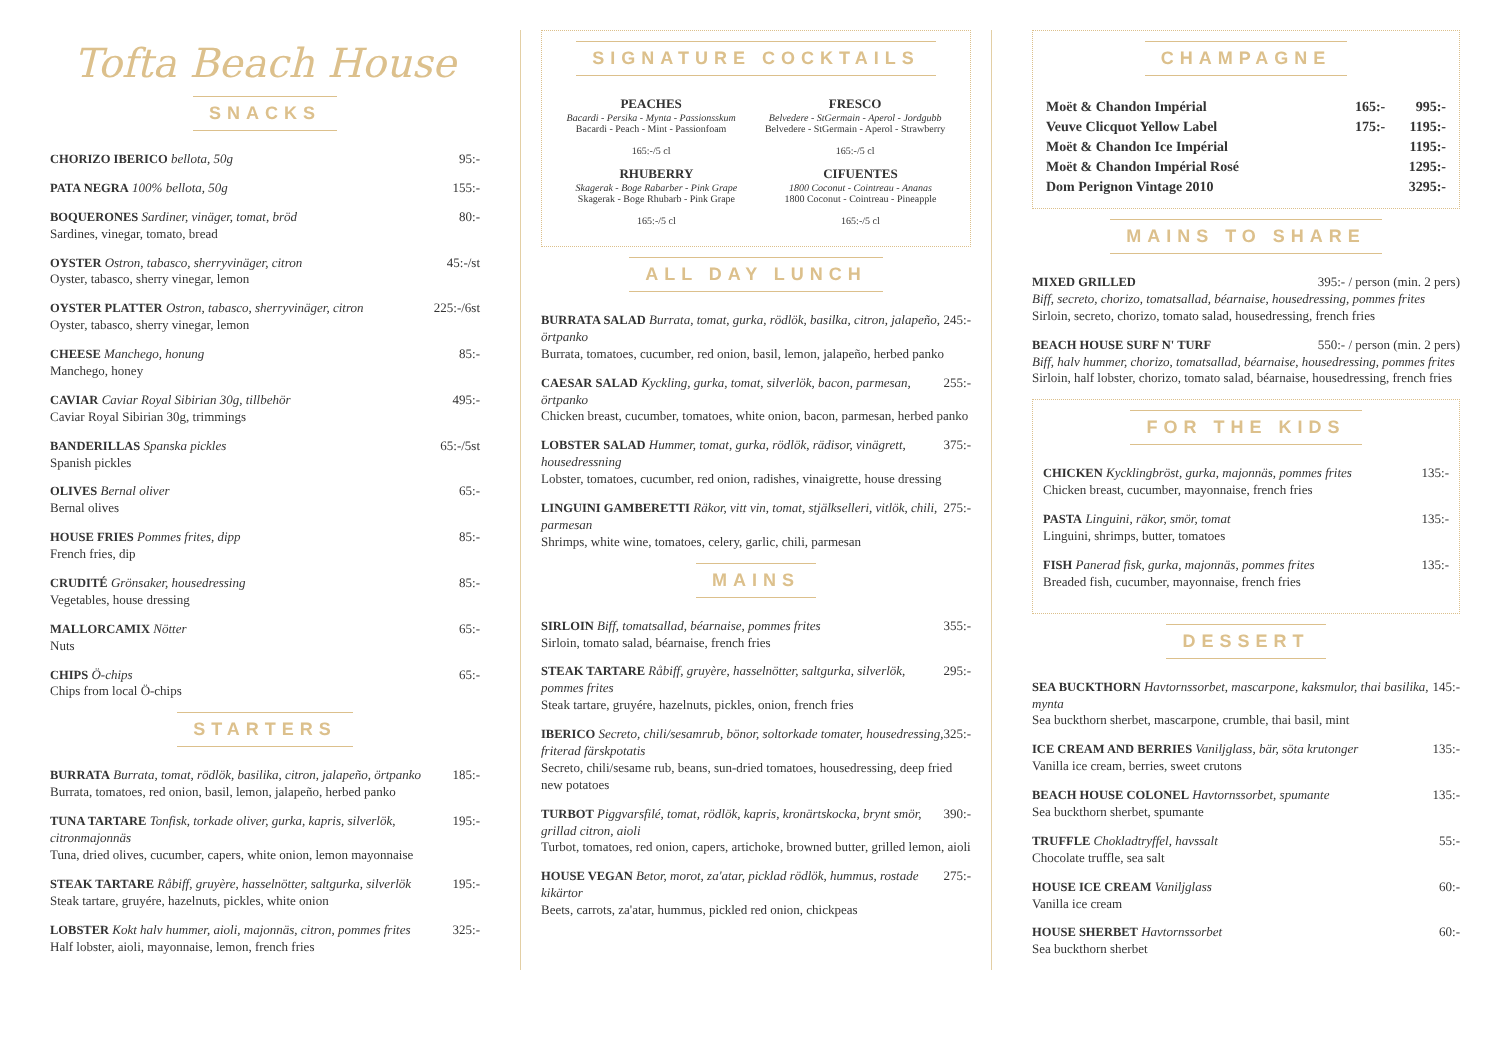Tofta Beach House
SNACKS
CHORIZO IBERICO bellota, 50g 95:-
PATA NEGRA 100% bellota, 50g 155:-
BOQUERONES Sardiner, vinäger, tomat, bröd 80:-
Sardines, vinegar, tomato, bread
OYSTER Ostron, tabasco, sherryvinäger, citron 45:-/st
Oyster, tabasco, sherry vinegar, lemon
OYSTER PLATTER Ostron, tabasco, sherryvinäger, citron 225:-/6st
Oyster, tabasco, sherry vinegar, lemon
CHEESE Manchego, honung 85:-
Manchego, honey
CAVIAR Caviar Royal Sibirian 30g, tillbehör 495:-
Caviar Royal Sibirian 30g, trimmings
BANDERILLAS Spanska pickles 65:-/5st
Spanish pickles
OLIVES Bernal oliver 65:-
Bernal olives
HOUSE FRIES Pommes frites, dipp 85:-
French fries, dip
CRUDITÉ Grönsaker, housedressing 85:-
Vegetables, house dressing
MALLORCAMIX Nötter 65:-
Nuts
CHIPS Ö-chips 65:-
Chips from local Ö-chips
STARTERS
BURRATA Burrata, tomat, rödlök, basilika, citron, jalapeño, örtpanko 185:-
Burrata, tomatoes, red onion, basil, lemon, jalapeño, herbed panko
TUNA TARTARE Tonfisk, torkade oliver, gurka, kapris, silverlök, citronmajonnäs 195:-
Tuna, dried olives, cucumber, capers, white onion, lemon mayonnaise
STEAK TARTARE Råbiff, gruyère, hasselnötter, saltgurka, silverlök 195:-
Steak tartare, gruyére, hazelnuts, pickles, white onion
LOBSTER Kokt halv hummer, aioli, majonnäs, citron, pommes frites 325:-
Half lobster, aioli, mayonnaise, lemon, french fries
SIGNATURE COCKTAILS
PEACHES
Bacardi - Persika - Mynta - Passionsskum
Bacardi - Peach - Mint - Passionfoam
165:-/5 cl
FRESCO
Belvedere - StGermain - Aperol - Jordgubb
Belvedere - StGermain - Aperol - Strawberry
165:-/5 cl
RHUBERRY
Skagerak - Boge Rabarber - Pink Grape
Skagerak - Boge Rhubarb - Pink Grape
165:-/5 cl
CIFUENTES
1800 Coconut - Cointreau - Ananas
1800 Coconut - Cointreau - Pineapple
165:-/5 cl
ALL DAY LUNCH
BURRATA SALAD Burrata, tomat, gurka, rödlök, basilka, citron, jalapeño, örtpanko 245:-
Burrata, tomatoes, cucumber, red onion, basil, lemon, jalapeño, herbed panko
CAESAR SALAD Kyckling, gurka, tomat, silverlök, bacon, parmesan, örtpanko 255:-
Chicken breast, cucumber, tomatoes, white onion, bacon, parmesan, herbed panko
LOBSTER SALAD Hummer, tomat, gurka, rödlök, rädisor, vinägrett, housedressning 375:-
Lobster, tomatoes, cucumber, red onion, radishes, vinaigrette, house dressing
LINGUINI GAMBERETTI Räkor, vitt vin, tomat, stjälkselleri, vitlök, chili, parmesan 275:-
Shrimps, white wine, tomatoes, celery, garlic, chili, parmesan
MAINS
SIRLOIN Biff, tomatsallad, béarnaise, pommes frites 355:-
Sirloin, tomato salad, béarnaise, french fries
STEAK TARTARE Råbiff, gruyère, hasselnötter, saltgurka, silverlök, pommes frites 295:-
Steak tartare, gruyére, hazelnuts, pickles, onion, french fries
IBERICO Secreto, chili/sesamrub, bönor, soltorkade tomater, housedressing, friterad färskpotatis 325:-
Secreto, chili/sesame rub, beans, sun-dried tomatoes, housedressing, deep fried new potatoes
TURBOT Piggvarsfilé, tomat, rödlök, kapris, kronärtskocka, brynt smör, grillad citron, aioli 390:-
Turbot, tomatoes, red onion, capers, artichoke, browned butter, grilled lemon, aioli
HOUSE VEGAN Betor, morot, za'atar, picklad rödlök, hummus, rostade kikärtor 275:-
Beets, carrots, za'atar, hummus, pickled red onion, chickpeas
CHAMPAGNE
| Moët & Chandon Impérial | 165:- | 995:- |
| Veuve Clicquot Yellow Label | 175:- | 1195:- |
| Moët & Chandon Ice Impérial | | 1195:- |
| Moët & Chandon Impérial Rosé | | 1295:- |
| Dom Perignon Vintage 2010 | | 3295:- |
MAINS TO SHARE
MIXED GRILLED 395:- / person (min. 2 pers)
Biff, secreto, chorizo, tomatsallad, béarnaise, housedressing, pommes frites
Sirloin, secreto, chorizo, tomato salad, housedressing, french fries
BEACH HOUSE SURF N' TURF 550:- / person (min. 2 pers)
Biff, halv hummer, chorizo, tomatsallad, béarnaise, housedressing, pommes frites
Sirloin, half lobster, chorizo, tomato salad, béarnaise, housedressing, french fries
FOR THE KIDS
CHICKEN Kycklingbröst, gurka, majonnäs, pommes frites 135:-
Chicken breast, cucumber, mayonnaise, french fries
PASTA Linguini, räkor, smör, tomat 135:-
Linguini, shrimps, butter, tomatoes
FISH Panerad fisk, gurka, majonnäs, pommes frites 135:-
Breaded fish, cucumber, mayonnaise, french fries
DESSERT
SEA BUCKTHORN Havtornssorbet, mascarpone, kaksmulor, thai basilika, mynta 145:-
Sea buckthorn sherbet, mascarpone, crumble, thai basil, mint
ICE CREAM AND BERRIES Vaniljglass, bär, söta krutonger 135:-
Vanilla ice cream, berries, sweet crutons
BEACH HOUSE COLONEL Havtornssorbet, spumante 135:-
Sea buckthorn sherbet, spumante
TRUFFLE Chokladtryffel, havssalt 55:-
Chocolate truffle, sea salt
HOUSE ICE CREAM Vaniljglass 60:-
Vanilla ice cream
HOUSE SHERBET Havtornssorbet 60:-
Sea buckthorn sherbet